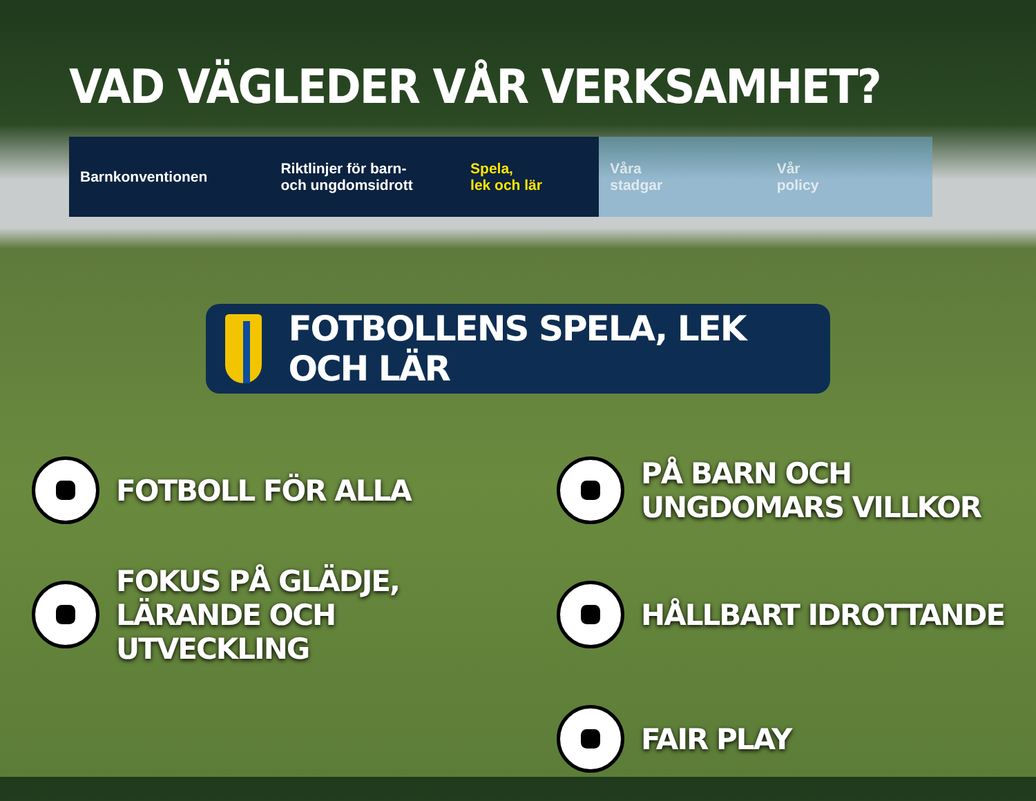VAD VÄGLEDER VÅR VERKSAMHET?
Barnkonventionen Riktlinjer för barn-
och ungdomsidrott
Spela,
lek och lär
Våra
stadgar
Vår
policy
FOTBOLLENS SPELA, LEK OCH LÄR
FOTBOLL FÖR ALLA
FOKUS PÅ GLÄDJE,
LÄRANDE OCH UTVECKLING
PÅ BARN OCH
UNGDOMARS VILLKOR
HÅLLBART IDROTTANDE
FAIR PLAY